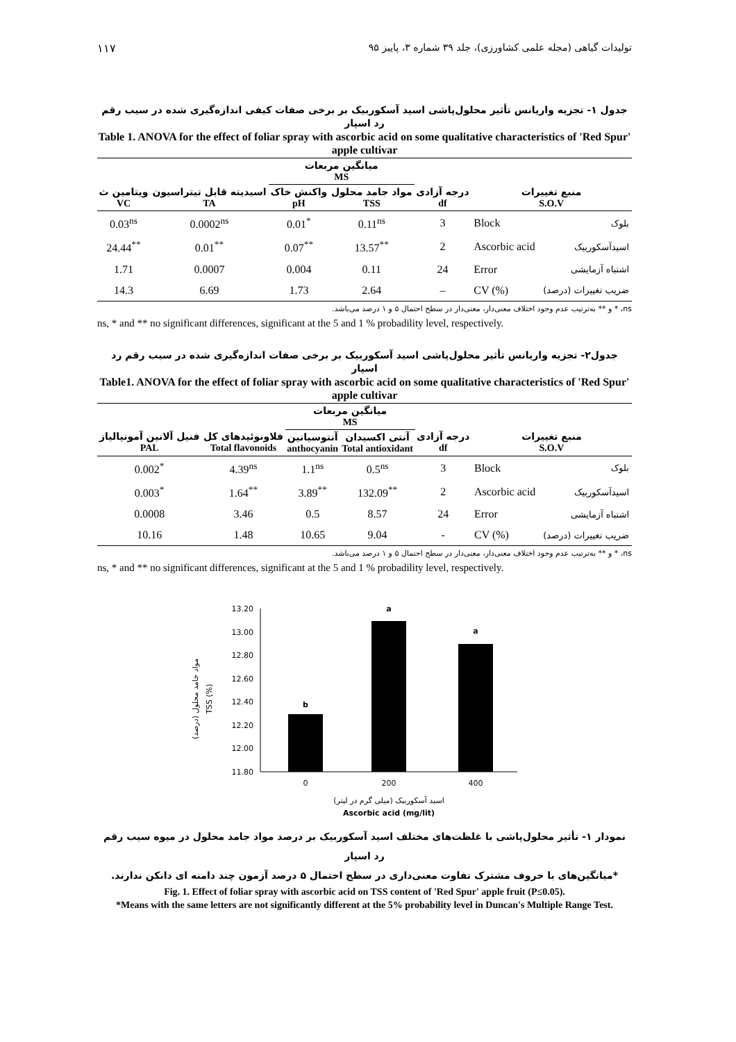۱۱۷ تولیدات گیاهی (مجله علمی کشاورزی)، جلد ۳۹ شماره ۳، پاییز ۹۵
جدول ۱- تجزیه واریانس تأثیر محلول‌پاشی اسید آسکوربیک بر برخی صفات کیفی اندازه‌گیری شده در سیب رقم رد اسپار
Table 1. ANOVA for the effect of foliar spray with ascorbic acid on some qualitative characteristics of 'Red Spur' apple cultivar
| | | میانگین مربعات MS | | | | |
| --- | --- | --- | --- | --- | --- | --- |
| ویتامین ث VC | اسیدیته قابل تیتراسیون TA | واکنش خاک pH | مواد جامد محلول TSS | درجه آزادی df | منبع تغییرات S.O.V | |
| 0.03<sup>ns</sup> | 0.0002<sup>ns</sup> | 0.01<sup>*</sup> | 0.11<sup>ns</sup> | 3 | Block | بلوک |
| 24.44<sup>**</sup> | 0.01<sup>**</sup> | 0.07<sup>**</sup> | 13.57<sup>**</sup> | 2 | Ascorbic acid | اسیدآسکوربیک |
| 1.71 | 0.0007 | 0.004 | 0.11 | 24 | Error | اشتباه آزمایشی |
| 14.3 | 6.69 | 1.73 | 2.64 | – | CV (%) | ضریب تغییرات (درصد) |
ns، * و ** به‌ترتیب عدم وجود اختلاف معنی‌دار، معنی‌دار در سطح احتمال ۵ و ۱ درصد می‌باشد.
ns, * and ** no significant differences, significant at the 5 and 1 % probadility level, respectively.
جدول۲- تجزیه واریانس تأثیر محلول‌پاشی اسید آسکوربیک بر برخی صفات اندازه‌گیری شده در سیب رقم رد اسپار
Table1. ANOVA for the effect of foliar spray with ascorbic acid on some qualitative characteristics of 'Red Spur' apple cultivar
| | | میانگین مربعات MS | | | | |
| --- | --- | --- | --- | --- | --- | --- |
| فنیل آلانین آمونیالیاز PAL | فلاونوئیدهای کل Total flavonoids | آنتوسیانین anthocyanin | آنتی اکسیدان Total antioxidant | درجه آزادی df | منبع تغییرات S.O.V | |
| 0.002<sup>*</sup> | 4.39<sup>ns</sup> | 1.1<sup>ns</sup> | 0.5<sup>ns</sup> | 3 | Block | بلوک |
| 0.003<sup>*</sup> | 1.64<sup>**</sup> | 3.89<sup>**</sup> | 132.09<sup>**</sup> | 2 | Ascorbic acid | اسیدآسکوربیک |
| 0.0008 | 3.46 | 0.5 | 8.57 | 24 | Error | اشتباه آزمایشی |
| 10.16 | 1.48 | 10.65 | 9.04 | - | CV (%) | ضریب تغییرات (درصد) |
ns، * و ** به‌ترتیب عدم وجود اختلاف معنی‌دار، معنی‌دار در سطح احتمال ۵ و ۱ درصد می‌باشد.
ns, * and ** no significant differences, significant at the 5 and 1 % probadility level, respectively.
مواد جامد محلول (درصد)
TSS (%)
13.20
13.00
12.80
12.60
12.40
12.20
12.00
11.80
b
a
a
0
200
400
اسید آسکوربیک (میلی گرم در لیتر)
Ascorbic acid (mg/lit)
نمودار ۱- تأثیر محلول‌پاشی با غلظت‌های مختلف اسید آسکوربیک بر درصد مواد جامد محلول در میوه سیب رقم رد اسپار
*میانگین‌های با حروف مشترک تفاوت معنی‌داری در سطح احتمال ۵ درصد آزمون چند دامنه ای دانکن ندارند.
Fig. 1. Effect of foliar spray with ascorbic acid on TSS content of 'Red Spur' apple fruit (P≤0.05).
*Means with the same letters are not significantly different at the 5% probability level in Duncan's Multiple Range Test.